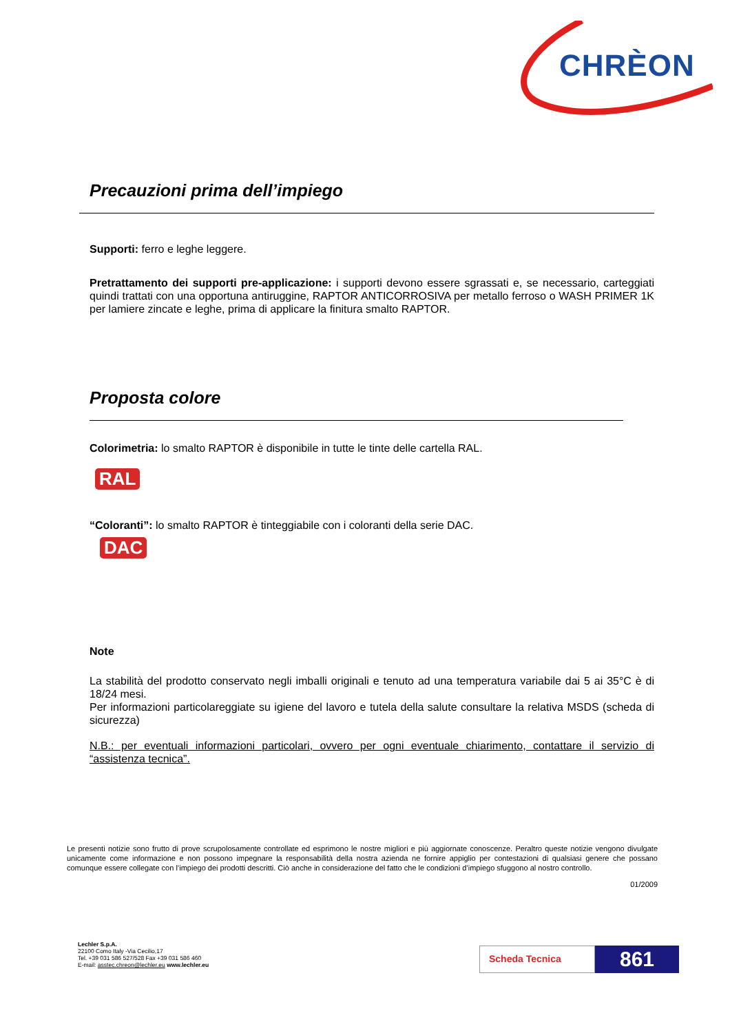CHRÈON
Precauzioni prima dell’impiego
Supporti: ferro e leghe leggere.
Pretrattamento dei supporti pre-applicazione: i supporti devono essere sgrassati e, se necessario, carteggiati quindi trattati con una opportuna antiruggine, RAPTOR ANTICORROSIVA per metallo ferroso o WASH PRIMER 1K per lamiere zincate e leghe, prima di applicare la finitura smalto RAPTOR.
Proposta colore
Colorimetria: lo smalto RAPTOR è disponibile in tutte le tinte delle cartella RAL.
RAL
“Coloranti”: lo smalto RAPTOR è tinteggiabile con i coloranti della serie DAC.
DAC
Note
La stabilità del prodotto conservato negli imballi originali e tenuto ad una temperatura variabile dai 5 ai 35°C è di 18/24 mesi.
Per informazioni particolareggiate su igiene del lavoro e tutela della salute consultare la relativa MSDS (scheda di sicurezza)
N.B.: per eventuali informazioni particolari, ovvero per ogni eventuale chiarimento, contattare il servizio di “assistenza tecnica”.
Le presenti notizie sono frutto di prove scrupolosamente controllate ed esprimono le nostre migliori e più aggiornate conoscenze. Peraltro queste notizie vengono divulgate unicamente come informazione e non possono impegnare la responsabilità della nostra azienda ne fornire appiglio per contestazioni di qualsiasi genere che possano comunque essere collegate con l’impiego dei prodotti descritti. Ciò anche in considerazione del fatto che le condizioni d’impiego sfuggono al nostro controllo.
01/2009
Lechler S.p.A.
22100 Como Italy -Via Cecilio,17
Tel. +39 031 586 527/528 Fax +39 031 586 460
E-mail: asstec.chreon@lechler.eu www.lechler.eu
Scheda Tecnica 861